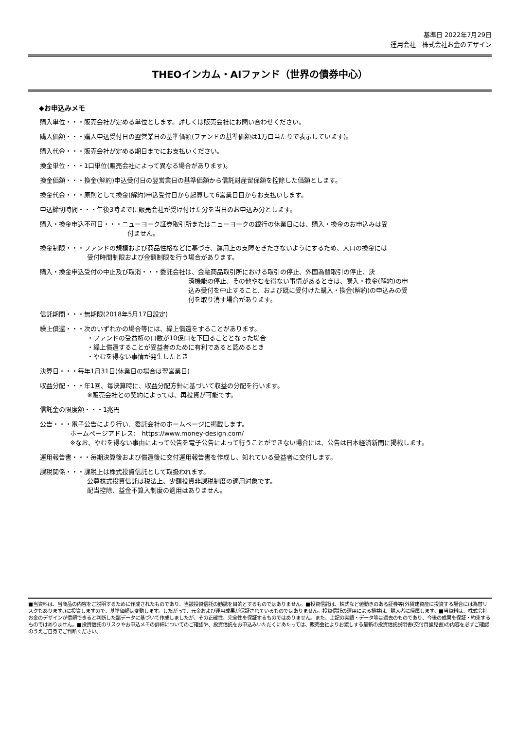基準日 2022年7月29日
運用会社　株式会社お金のデザイン
THEOインカム・AIファンド（世界の債券中心）
◆お申込みメモ
購入単位・・・販売会社が定める単位とします。詳しくは販売会社にお問い合わせください。
購入価額・・・購入申込受付日の翌営業日の基準価額(ファンドの基準価額は1万口当たりで表示しています)。
購入代金・・・販売会社が定める期日までにお支払いください。
換金単位・・・1口単位(販売会社によって異なる場合があります)。
換金価額・・・換金(解約)申込受付日の翌営業日の基準価額から信託財産留保額を控除した価額とします。
換金代金・・・原則として換金(解約)申込受付日から起算して6営業日目からお支払いします。
申込締切時間・・・午後3時までに販売会社が受け付けた分を当日のお申込み分とします。
購入・換金申込不可日・・・ニューヨーク証券取引所またはニューヨークの銀行の休業日には、購入・換金のお申込みは受
付ません。
換金制限・・・ファンドの規模および商品性格などに基づき、運用上の支障をきたさないようにするため、大口の換金には
受付時間制限および金額制限を行う場合があります。
購入・換金申込受付の中止及び取消・・・委託会社は、金融商品取引所における取引の停止、外国為替取引の停止、決
済機能の停止、その他やむを得ない事情があるときは、購入・換金(解約)の申
込み受付を中止すること、および既に受付けた購入・換金(解約)の申込みの受
付を取り消す場合があります。
信託期間・・・無期限(2018年5月17日設定)
繰上償還・・・次のいずれかの場合等には、繰上償還をすることがあります。
・ファンドの受益権の口数が10億口を下回ることとなった場合
・繰上償還することが受益者のために有利であると認めるとき
・やむを得ない事情が発生したとき
決算日・・・毎年1月31日(休業日の場合は翌営業日)
収益分配・・・年1回、毎決算時に、収益分配方針に基づいて収益の分配を行います。
※販売会社との契約によっては、再投資が可能です。
信託金の限度額・・・1兆円
公告・・・電子公告により行い、委託会社のホームページに掲載します。
ホームページアドレス:　https://www.money-design.com/
※なお、やむを得ない事由によって公告を電子公告によって行うことができない場合には、公告は日本経済新聞に掲載します。
運用報告書・・・毎期決算後および償還後に交付運用報告書を作成し、知れている受益者に交付します。
課税関係・・・課税上は株式投資信託として取扱われます。
公募株式投資信託は税法上、少額投資非課税制度の適用対象です。
配当控除、益金不算入制度の適用はありません。
■当資料は、当商品の内容をご説明するために作成されたものであり、当該投資信託の勧誘を目的とするものではありません。■投資信託は、株式など値動きのある証券等(外貨建資産に投資する場合には為替リスクもあります。)に投資しますので、基準価額は変動します。したがって、元金および運用成果が保証されているものではありません。投資信託の運用による損益は、購入者に帰属します。■当資料は、株式会社お金のデザインが信頼できると判断した諸データに基づいて作成しましたが、その正確性、完全性を保証するものではありません。また、上記の実績・データ等は過去のものであり、今後の成果を保証・約束するものではありません。■投資信託のリスクやお申込メモの詳細についてのご確認や、投資信託をお申込みいただくにあたっては、販売会社よりお渡しする最新の投資信託説明書(交付目論見書)の内容を必ずご確認のうえご自身でご判断ください。